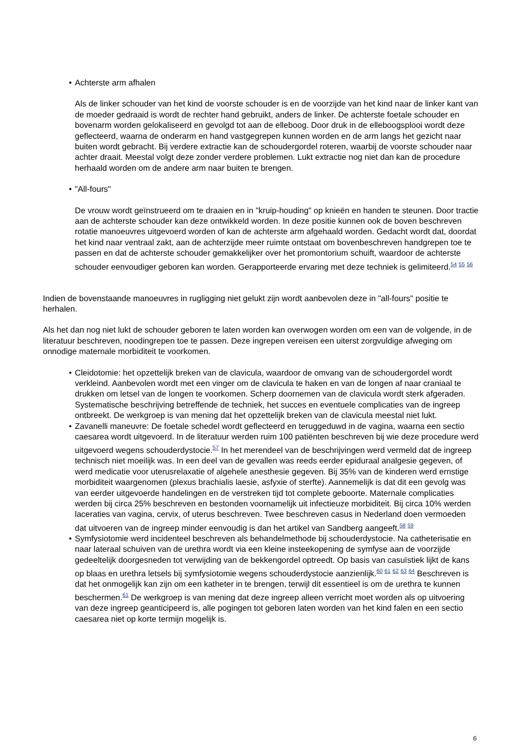• Achterste arm afhalen
Als de linker schouder van het kind de voorste schouder is en de voorzijde van het kind naar de linker kant van de moeder gedraaid is wordt de rechter hand gebruikt, anders de linker. De achterste foetale schouder en bovenarm worden gelokaliseerd en gevolgd tot aan de elleboog. Door druk in de elleboogsplooi wordt deze geflecteerd, waarna de onderarm en hand vastgegrepen kunnen worden en de arm langs het gezicht naar buiten wordt gebracht. Bij verdere extractie kan de schoudergordel roteren, waarbij de voorste schouder naar achter draait. Meestal volgt deze zonder verdere problemen. Lukt extractie nog niet dan kan de procedure herhaald worden om de andere arm naar buiten te brengen.
• "All-fours"
De vrouw wordt geïnstrueerd om te draaien en in "kruip-houding" op knieën en handen te steunen. Door tractie aan de achterste schouder kan deze ontwikkeld worden. In deze positie kunnen ook de boven beschreven rotatie manoeuvres uitgevoerd worden of kan de achterste arm afgehaald worden. Gedacht wordt dat, doordat het kind naar ventraal zakt, aan de achterzijde meer ruimte ontstaat om bovenbeschreven handgrepen toe te passen en dat de achterste schouder gemakkelijker over het promontorium schuift, waardoor de achterste schouder eenvoudiger geboren kan worden. Gerapporteerde ervaring met deze techniek is gelimiteerd.<sup>54 55 56</sup>
Indien de bovenstaande manoeuvres in rugligging niet gelukt zijn wordt aanbevolen deze in "all-fours" positie te herhalen.
Als het dan nog niet lukt de schouder geboren te laten worden kan overwogen worden om een van de volgende, in de literatuur beschreven, noodingrepen toe te passen. Deze ingrepen vereisen een uiterst zorgvuldige afweging om onnodige maternale morbiditeit te voorkomen.
• Cleidotomie: het opzettelijk breken van de clavicula, waardoor de omvang van de schoudergordel wordt verkleind. Aanbevolen wordt met een vinger om de clavicula te haken en van de longen af naar craniaal te drukken om letsel van de longen te voorkomen. Scherp doornemen van de clavicula wordt sterk afgeraden. Systematische beschrijving betreffende de techniek, het succes en eventuele complicaties van de ingreep ontbreekt. De werkgroep is van mening dat het opzettelijk breken van de clavicula meestal niet lukt.
• Zavanelli maneuvre: De foetale schedel wordt geflecteerd en teruggeduwd in de vagina, waarna een sectio caesarea wordt uitgevoerd. In de literatuur werden ruim 100 patiënten beschreven bij wie deze procedure werd uitgevoerd wegens schouderdystocie.<sup>57</sup> In het merendeel van de beschrijvingen werd vermeld dat de ingreep technisch niet moeilijk was. In een deel van de gevallen was reeds eerder epiduraal analgesie gegeven, of werd medicatie voor uterusrelaxatie of algehele anesthesie gegeven. Bij 35% van de kinderen werd ernstige morbiditeit waargenomen (plexus brachialis laesie, asfyxie of sterfte). Aannemelijk is dat dit een gevolg was van eerder uitgevoerde handelingen en de verstreken tijd tot complete geboorte. Maternale complicaties werden bij circa 25% beschreven en bestonden voornamelijk uit infectieuze morbiditeit. Bij circa 10% werden laceraties van vagina, cervix, of uterus beschreven. Twee beschreven casus in Nederland doen vermoeden dat uitvoeren van de ingreep minder eenvoudig is dan het artikel van Sandberg aangeeft.<sup>58 59</sup>
• Symfysiotomie werd incidenteel beschreven als behandelmethode bij schouderdystocie. Na catheterisatie en naar lateraal schuiven van de urethra wordt via een kleine insteekopening de symfyse aan de voorzijde gedeeltelijk doorgesneden tot verwijding van de bekkengordel optreedt. Op basis van casuïstiek lijkt de kans op blaas en urethra letsels bij symfysiotomie wegens schouderdystocie aanzienlijk.<sup>60 61 62 63 64</sup> Beschreven is dat het onmogelijk kan zijn om een katheter in te brengen, terwijl dit essentieel is om de urethra te kunnen beschermen.<sup>61</sup> De werkgroep is van mening dat deze ingreep alleen verricht moet worden als op uitvoering van deze ingreep geanticipeerd is, alle pogingen tot geboren laten worden van het kind falen en een sectio caesarea niet op korte termijn mogelijk is.
6